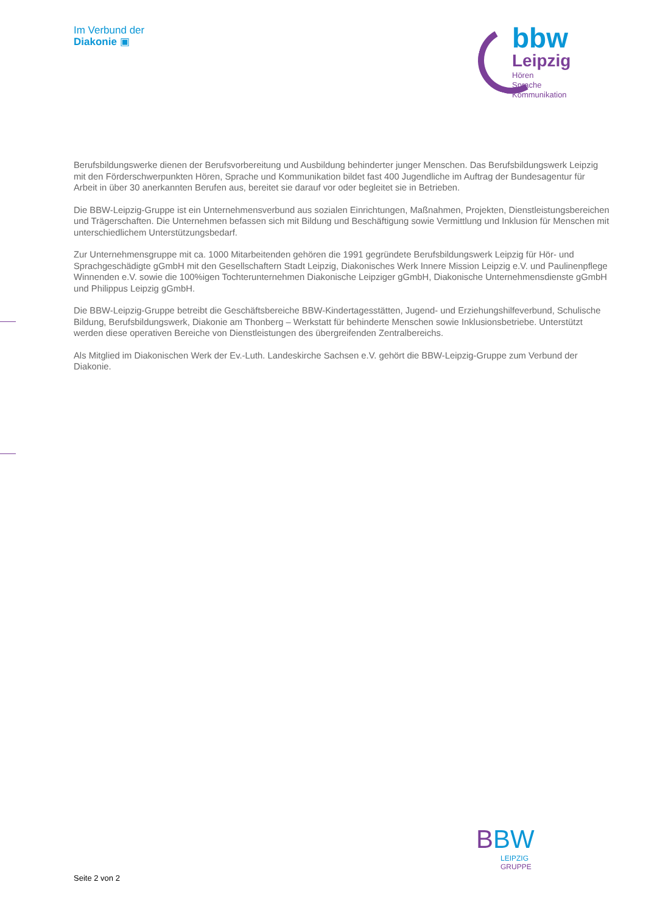Im Verbund der
Diakonie ▣
bbw
Leipzig
Hören
Sprache
Kommunikation
Berufsbildungswerke dienen der Berufsvorbereitung und Ausbildung behinderter junger Menschen. Das Berufsbildungswerk Leipzig mit den Förderschwerpunkten Hören, Sprache und Kommunikation bildet fast 400 Jugendliche im Auftrag der Bundesagentur für Arbeit in über 30 anerkannten Berufen aus, bereitet sie darauf vor oder begleitet sie in Betrieben.
Die BBW-Leipzig-Gruppe ist ein Unternehmensverbund aus sozialen Einrichtungen, Maßnahmen, Projekten, Dienstleistungsbereichen und Trägerschaften. Die Unternehmen befassen sich mit Bildung und Beschäftigung sowie Vermittlung und Inklusion für Menschen mit unterschiedlichem Unterstützungsbedarf.
Zur Unternehmensgruppe mit ca. 1000 Mitarbeitenden gehören die 1991 gegründete Berufsbildungswerk Leipzig für Hör- und Sprachgeschädigte gGmbH mit den Gesellschaftern Stadt Leipzig, Diakonisches Werk Innere Mission Leipzig e.V. und Paulinenpflege Winnenden e.V. sowie die 100%igen Tochterunternehmen Diakonische Leipziger gGmbH, Diakonische Unternehmensdienste gGmbH und Philippus Leipzig gGmbH.
Die BBW-Leipzig-Gruppe betreibt die Geschäftsbereiche BBW-Kindertagesstätten, Jugend- und Erziehungshilfeverbund, Schulische Bildung, Berufsbildungswerk, Diakonie am Thonberg – Werkstatt für behinderte Menschen sowie Inklusionsbetriebe. Unterstützt werden diese operativen Bereiche von Dienstleistungen des übergreifenden Zentralbereichs.
Als Mitglied im Diakonischen Werk der Ev.-Luth. Landeskirche Sachsen e.V. gehört die BBW-Leipzig-Gruppe zum Verbund der Diakonie.
BBW
LEIPZIG
GRUPPE
Seite 2 von 2